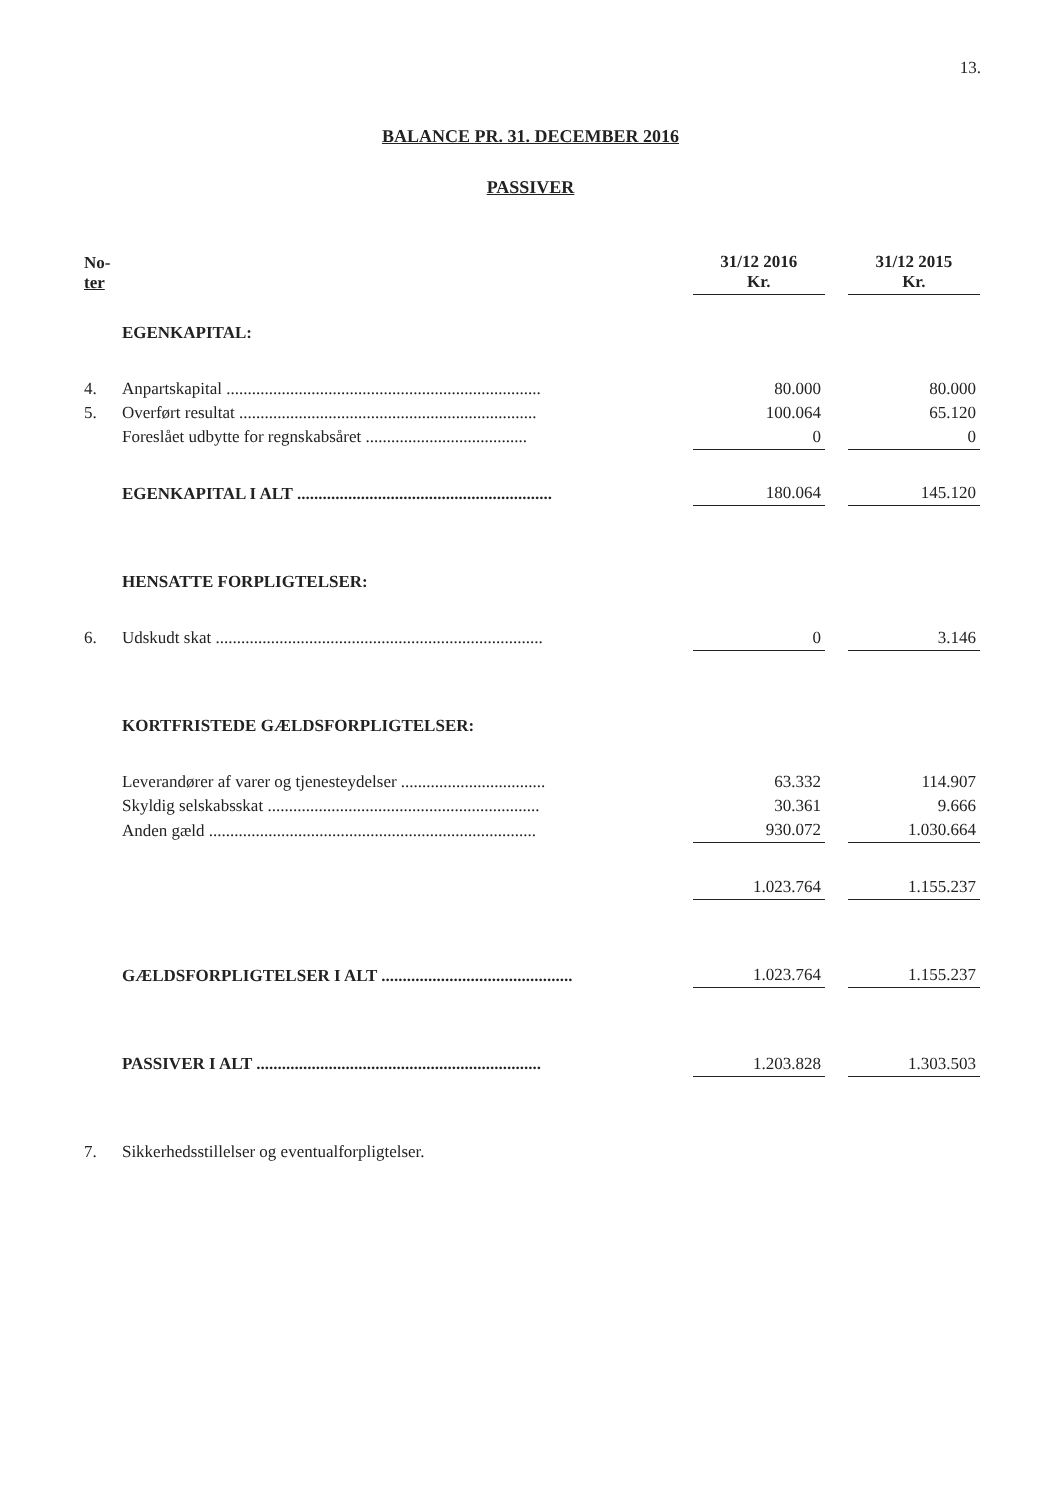13.
BALANCE PR. 31. DECEMBER 2016
PASSIVER
| No- ter | | 31/12 2016 Kr. | | 31/12 2015 Kr. |
| | EGENKAPITAL: | | | |
| 4. | Anpartskapital .......................................................................... | 80.000 | | 80.000 |
| 5. | Overført resultat ...................................................................... | 100.064 | | 65.120 |
| | Foreslået udbytte for regnskabsåret ...................................... | 0 | | 0 |
| | EGENKAPITAL I ALT ............................................................ | 180.064 | | 145.120 |
| | HENSATTE FORPLIGTELSER: | | | |
| 6. | Udskudt skat ............................................................................. | 0 | | 3.146 |
| | KORTFRISTEDE GÆLDSFORPLIGTELSER: | | | |
| | Leverandører af varer og tjenesteydelser .................................. | 63.332 | | 114.907 |
| | Skyldig selskabsskat ................................................................ | 30.361 | | 9.666 |
| | Anden gæld ............................................................................. | 930.072 | | 1.030.664 |
| | | 1.023.764 | | 1.155.237 |
| | GÆLDSFORPLIGTELSER I ALT ............................................. | 1.023.764 | | 1.155.237 |
| | PASSIVER I ALT ................................................................... | 1.203.828 | | 1.303.503 |
| 7. | Sikkerhedsstillelser og eventualforpligtelser. | | | |